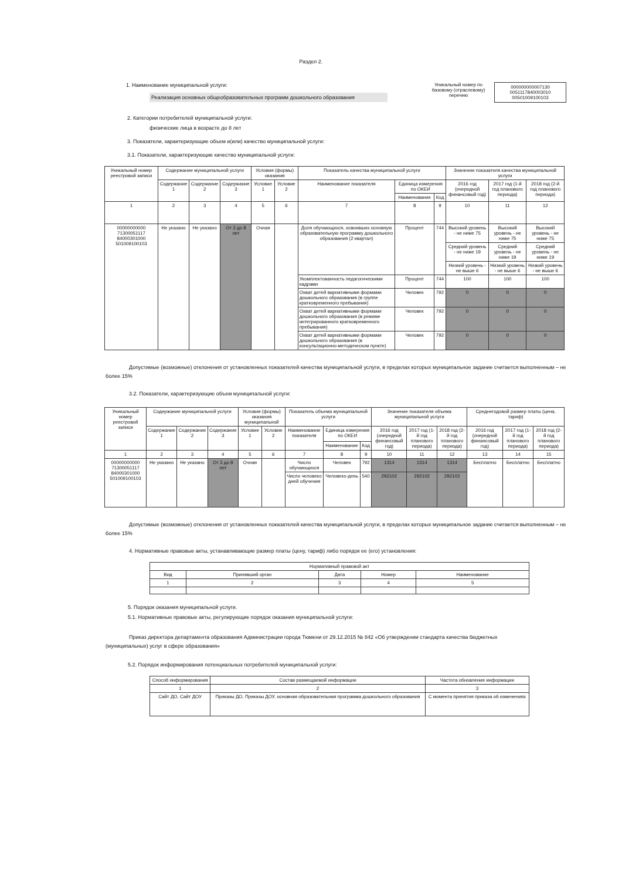Раздел 2.
1. Наименование муниципальной услуги:
Реализация основных общеобразовательных программ дошкольного образования
Уникальный номер по базовому (отраслевому) перечню
000000000007130
0051117840003010
00501009100103
2. Категории потребителей муниципальной услуги:
физические лица в возрасте до 8 лет
3. Показатели, характеризующие объем и(или) качество муниципальной услуги:
3.1. Показатели, характеризующие качество муниципальной услуги:
| Уникальный номер реестровой записи | Содержание муниципальной услуги | | | Условия (формы) оказания | | Показатель качества муниципальной услуги | | | Значение показателя качества муниципальной услуги | | |
| --- | --- | --- | --- | --- | --- | --- | --- | --- | --- | --- | --- |
| | Содержание 1 | Содержание 2 | Содержание 3 | Условие 1 | Условие 2 | Наименование показателя | Единица измерения по ОКЕИ | | 2016 год (очередной финансовый год) | 2017 год (1-й год планового периода) | 2018 год (2-й год планового периода) |
| | | | | | | | Наименование | Код | | | |
| 1 | 2 | 3 | 4 | 5 | 6 | 7 | 8 | 9 | 10 | 11 | 12 |
| 00000000000 71300051117 84000301000 501009100103 | Не указано | Не указано | От 3 до 8 лет | Очная | | Доля обучающихся, освоивших основную образовательную программу дошкольного образования (2 квартал) | Процент | 744 | Высокий уровень - не ниже 75 | Высокий уровень - не ниже 75 | Высокий уровень - не ниже 75 |
| | | | | | | | | | Средний уровень - не ниже 19 | Средний уровень - не ниже 19 | Средний уровень - не ниже 19 |
| | | | | | | | | | Низкий уровень - не выше 6 | Низкий уровень - не выше 6 | Низкий уровень - не выше 6 |
| | | | | | | Укомплектованность педагогическими кадрами | Процент | 744 | 100 | 100 | 100 |
| | | | | | | Охват детей вариативными формами дошкольного образования (в группе кратковременного пребывания) | Человек | 792 | 0 | 0 | 0 |
| | | | | | | Охват детей вариативными формами дошкольного образования (в режиме интегрированного кратковременного пребывания) | Человек | 792 | 0 | 0 | 0 |
| | | | | | | Охват детей вариативными формами дошкольного образования (в консультационно-методическом пункте) | Человек | 792 | 0 | 0 | 0 |
Допустимые (возможные) отклонения от установленных показателей качества муниципальной услуги, в пределах которых муниципальное задание считается выполненным – не более 15%
3.2. Показатели, характеризующие объем муниципальной услуги:
| Уникальный номер реестровой записи | Содержание муниципальной услуги | | | Условия (формы) оказания муниципальной | | Показатель объема муниципальной услуги | | | Значение показателя объема муниципальной услуги | | | Среднегодовой размер платы (цена, тариф) | | |
| --- | --- | --- | --- | --- | --- | --- | --- | --- | --- | --- | --- | --- | --- | --- |
| | Содержание 1 | Содержание 2 | Содержание 3 | Условие 1 | Условие 2 | Наименование показателя | Единица измерения по ОКЕИ | | 2016 год (очередной финансовый год) | 2017 год (1-й год планового периода) | 2018 год (2-й год планового периода) | 2016 год (очередной финансовый год) | 2017 год (1-й год планового периода) | 2018 год (2-й год планового периода) |
| | | | | | | | Наименование | Код | | | | | | |
| 1 | 2 | 3 | 4 | 5 | 6 | 7 | 8 | 9 | 10 | 11 | 12 | 13 | 14 | 15 |
| 00000000000 71300051117 84000301000 501009100103 | Не указано | Не указано | От 3 до 8 лет | Очная | | Число обучающихся | Человек | 792 | 1314 | 1314 | 1314 | Бесплатно | Бесплатно | Бесплатно |
| | | | | | | Число человеко дней обучения | Человеко-день | 540 | 292102 | 292102 | 292102 | | | |
Допустимые (возможные) отклонения от установленных показателей качества муниципальной услуги, в пределах которых муниципальное задание считается выполненным – не более 15%
4. Нормативные правовые акты, устанавливающие размер платы (цену, тариф) либо порядок ее (его) установления:
| Нормативный правовой акт | | | | |
| --- | --- | --- | --- | --- |
| Вид | Принявший орган | Дата | Номер | Наименование |
| 1 | 2 | 3 | 4 | 5 |
5. Порядок оказания муниципальной услуги.
5.1. Нормативные правовые акты, регулирующие порядок оказания муниципальной услуги:
Приказ директора департамента образования Администрации города Тюмени от 29.12.2015 № 842 «Об утверждении стандарта качества бюджетных (муниципальных) услуг в сфере образования»
5.2. Порядок информирования потенциальных потребителей муниципальной услуги:
| Способ информирования | Состав размещаемой информации | Частота обновления информации |
| --- | --- | --- |
| 1 | 2 | 3 |
| Сайт ДО, Сайт ДОУ | Приказы ДО, Приказы ДОУ, основная образовательная программа дошкольного образования | С момента принятия приказа об изменениях |